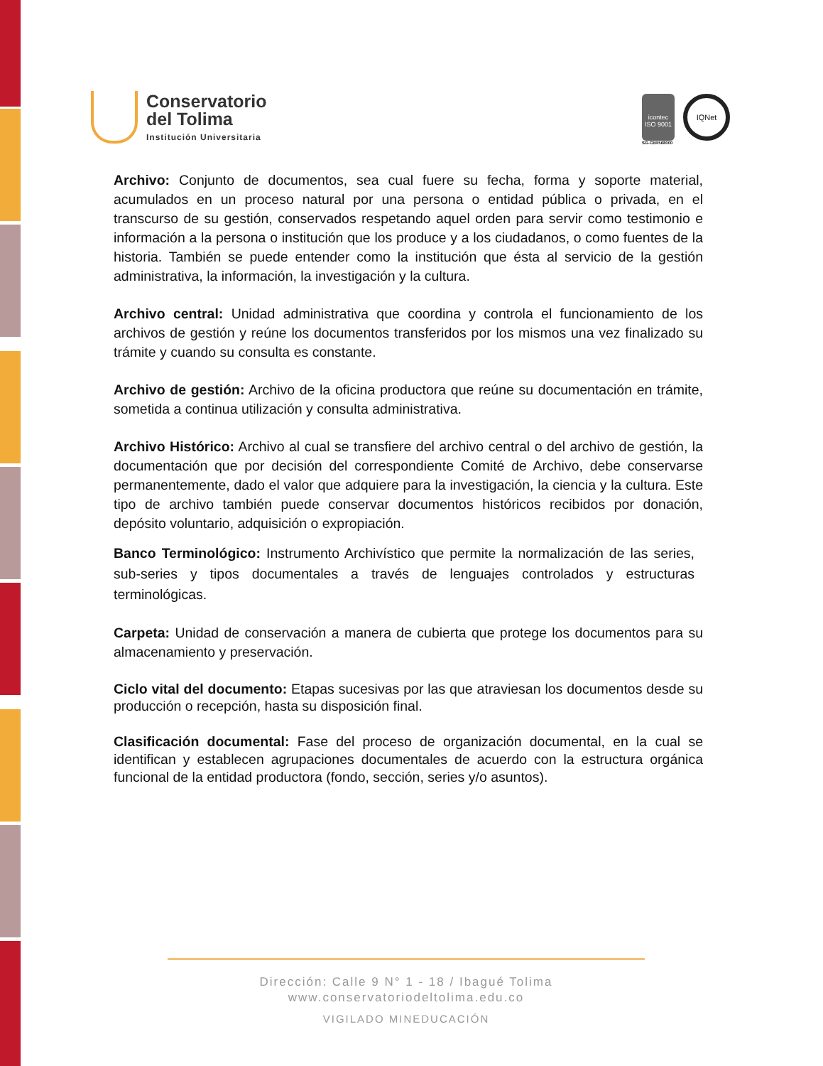Conservatorio
del Tolima
Institución Universitaria
icontec
ISO 9001
SG-CER568000
IQNet
Archivo: Conjunto de documentos, sea cual fuere su fecha, forma y soporte material, acumulados en un proceso natural por una persona o entidad pública o privada, en el transcurso de su gestión, conservados respetando aquel orden para servir como testimonio e información a la persona o institución que los produce y a los ciudadanos, o como fuentes de la historia. También se puede entender como la institución que ésta al servicio de la gestión administrativa, la información, la investigación y la cultura.
Archivo central: Unidad administrativa que coordina y controla el funcionamiento de los archivos de gestión y reúne los documentos transferidos por los mismos una vez finalizado su trámite y cuando su consulta es constante.
Archivo de gestión: Archivo de la oficina productora que reúne su documentación en trámite, sometida a continua utilización y consulta administrativa.
Archivo Histórico: Archivo al cual se transfiere del archivo central o del archivo de gestión, la documentación que por decisión del correspondiente Comité de Archivo, debe conservarse permanentemente, dado el valor que adquiere para la investigación, la ciencia y la cultura. Este tipo de archivo también puede conservar documentos históricos recibidos por donación, depósito voluntario, adquisición o expropiación.
Banco Terminológico: Instrumento Archivístico que permite la normalización de las series, sub-series y tipos documentales a través de lenguajes controlados y estructuras terminológicas.
Carpeta: Unidad de conservación a manera de cubierta que protege los documentos para su almacenamiento y preservación.
Ciclo vital del documento: Etapas sucesivas por las que atraviesan los documentos desde su producción o recepción, hasta su disposición final.
Clasificación documental: Fase del proceso de organización documental, en la cual se identifican y establecen agrupaciones documentales de acuerdo con la estructura orgánica funcional de la entidad productora (fondo, sección, series y/o asuntos).
Dirección: Calle 9 N° 1 - 18 / Ibagué Tolima
www.conservatoriodeltolima.edu.co
VIGILADO MINEDUCACIÓN